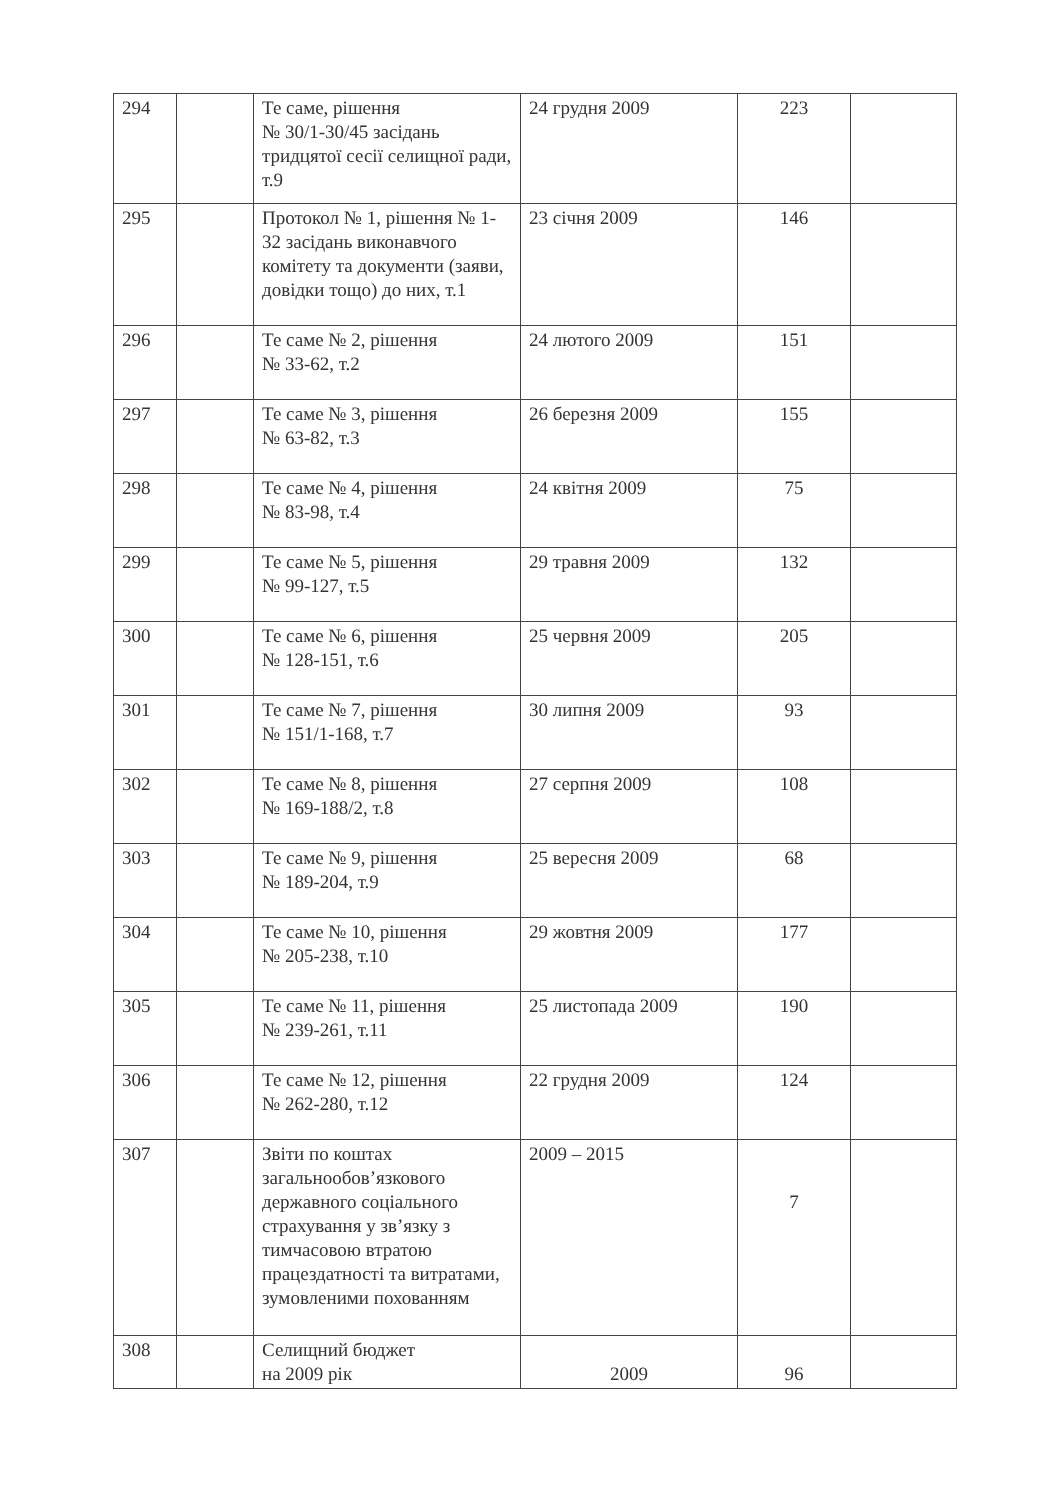| 294 | | Те саме, рішення № 30/1-30/45 засідань тридцятої сесії селищної ради, т.9 | 24 грудня 2009 | 223 | |
| 295 | | Протокол № 1, рішення № 1-32 засідань виконавчого комітету та документи (заяви, довідки тощо) до них, т.1 | 23 січня 2009 | 146 | |
| 296 | | Те саме № 2, рішення № 33-62, т.2 | 24 лютого 2009 | 151 | |
| 297 | | Те саме № 3, рішення № 63-82, т.3 | 26 березня 2009 | 155 | |
| 298 | | Те саме № 4, рішення № 83-98, т.4 | 24 квітня 2009 | 75 | |
| 299 | | Те саме № 5, рішення № 99-127, т.5 | 29 травня 2009 | 132 | |
| 300 | | Те саме № 6, рішення № 128-151, т.6 | 25 червня 2009 | 205 | |
| 301 | | Те саме № 7, рішення № 151/1-168, т.7 | 30 липня 2009 | 93 | |
| 302 | | Те саме № 8, рішення № 169-188/2, т.8 | 27 серпня 2009 | 108 | |
| 303 | | Те саме № 9, рішення № 189-204, т.9 | 25 вересня 2009 | 68 | |
| 304 | | Те саме № 10, рішення № 205-238, т.10 | 29 жовтня 2009 | 177 | |
| 305 | | Те саме № 11, рішення № 239-261, т.11 | 25 листопада 2009 | 190 | |
| 306 | | Те саме № 12, рішення № 262-280, т.12 | 22 грудня 2009 | 124 | |
| 307 | | Звіти по коштах загальнообов’язкового державного соціального страхування у зв’язку з тимчасовою втратою працездатності та витратами, зумовленими похованням | 2009 – 2015 | 7 | |
| 308 | | Селищний бюджет на 2009 рік | 2009 | 96 | |